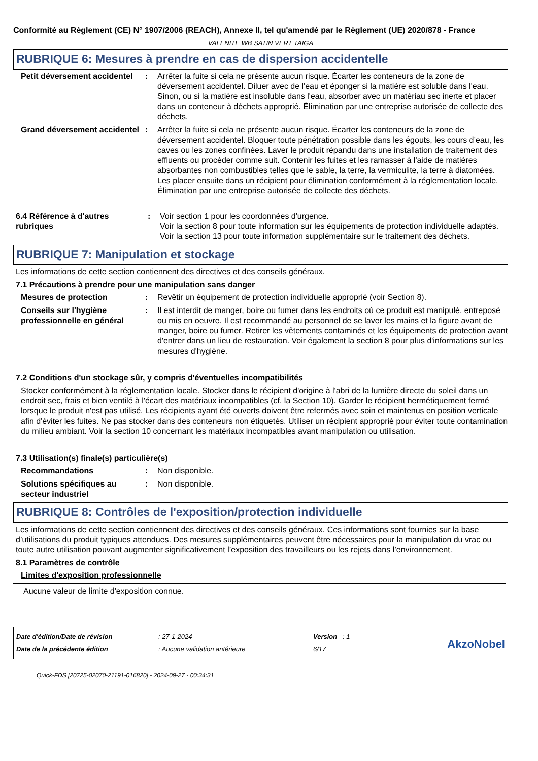Conformité au Règlement (CE) N° 1907/2006 (REACH), Annexe II, tel qu'amendé par le Règlement (UE) 2020/878 - France
VALENITE WB SATIN VERT TAIGA
RUBRIQUE 6: Mesures à prendre en cas de dispersion accidentelle
Petit déversement accidentel
: Arrêter la fuite si cela ne présente aucun risque. Écarter les conteneurs de la zone de déversement accidentel. Diluer avec de l'eau et éponger si la matière est soluble dans l'eau. Sinon, ou si la matière est insoluble dans l'eau, absorber avec un matériau sec inerte et placer dans un conteneur à déchets approprié. Élimination par une entreprise autorisée de collecte des déchets.
Grand déversement accidentel
: Arrêter la fuite si cela ne présente aucun risque. Écarter les conteneurs de la zone de déversement accidentel. Bloquer toute pénétration possible dans les égouts, les cours d’eau, les caves ou les zones confinées. Laver le produit répandu dans une installation de traitement des effluents ou procéder comme suit. Contenir les fuites et les ramasser à l'aide de matières absorbantes non combustibles telles que le sable, la terre, la vermiculite, la terre à diatomées. Les placer ensuite dans un récipient pour élimination conformément à la réglementation locale. Élimination par une entreprise autorisée de collecte des déchets.
6.4 Référence à d'autres rubriques
: Voir section 1 pour les coordonnées d'urgence.
Voir la section 8 pour toute information sur les équipements de protection individuelle adaptés.
Voir la section 13 pour toute information supplémentaire sur le traitement des déchets.
RUBRIQUE 7: Manipulation et stockage
Les informations de cette section contiennent des directives et des conseils généraux.
7.1 Précautions à prendre pour une manipulation sans danger
Mesures de protection : Revêtir un équipement de protection individuelle approprié (voir Section 8).
Conseils sur l'hygiène professionnelle en général
: Il est interdit de manger, boire ou fumer dans les endroits où ce produit est manipulé, entreposé ou mis en oeuvre. Il est recommandé au personnel de se laver les mains et la figure avant de manger, boire ou fumer. Retirer les vêtements contaminés et les équipements de protection avant d'entrer dans un lieu de restauration. Voir également la section 8 pour plus d'informations sur les mesures d'hygiène.
7.2 Conditions d'un stockage sûr, y compris d'éventuelles incompatibilités
Stocker conformément à la réglementation locale. Stocker dans le récipient d'origine à l'abri de la lumière directe du soleil dans un endroit sec, frais et bien ventilé à l'écart des matériaux incompatibles (cf. la Section 10). Garder le récipient hermétiquement fermé lorsque le produit n'est pas utilisé. Les récipients ayant été ouverts doivent être refermés avec soin et maintenus en position verticale afin d'éviter les fuites. Ne pas stocker dans des conteneurs non étiquetés. Utiliser un récipient approprié pour éviter toute contamination du milieu ambiant. Voir la section 10 concernant les matériaux incompatibles avant manipulation ou utilisation.
7.3 Utilisation(s) finale(s) particulière(s)
Recommandations : Non disponible.
Solutions spécifiques au secteur industriel
: Non disponible.
RUBRIQUE 8: Contrôles de l'exposition/protection individuelle
Les informations de cette section contiennent des directives et des conseils généraux. Ces informations sont fournies sur la base d’utilisations du produit typiques attendues. Des mesures supplémentaires peuvent être nécessaires pour la manipulation du vrac ou toute autre utilisation pouvant augmenter significativement l’exposition des travailleurs ou les rejets dans l’environnement.
8.1 Paramètres de contrôle
Limites d'exposition professionnelle
Aucune valeur de limite d'exposition connue.
Date d'édition/Date de révision
Date de la précédente édition
: 27-1-2024
: Aucune validation antérieure
Version : 1
6/17
AkzoNobel
Quick-FDS [20725-02070-21191-016820] - 2024-09-27 - 00:34:31